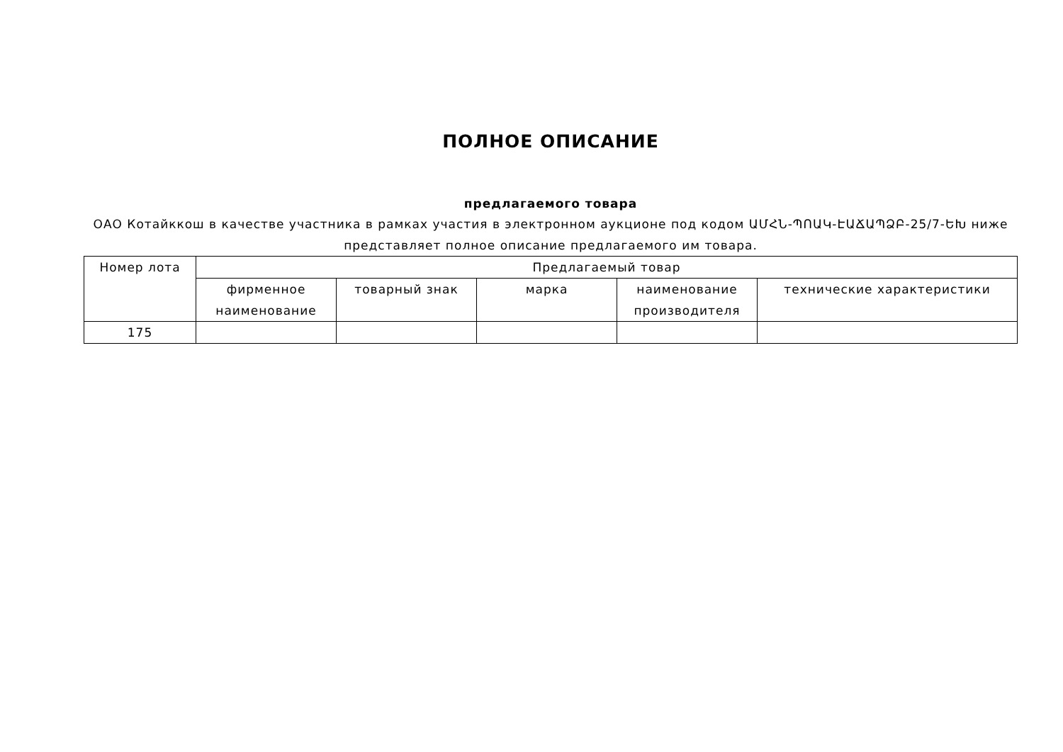ПОЛНОЕ ОПИСАНИЕ
предлагаемого товара
ОАО Котайккош в качестве участника в рамках участия в электронном аукционе под кодом ԱՄՀՆ-ՊՈԱԿ-ԷԱՃԱՊՁԲ-25/7-ԵԽ ниже представляет полное описание предлагаемого им товара.
| Номер лота | Предлагаемый товар | | | | |
| | фирменное наименование | товарный знак | марка | наименование производителя | технические характеристики |
| 175 | | | | | |